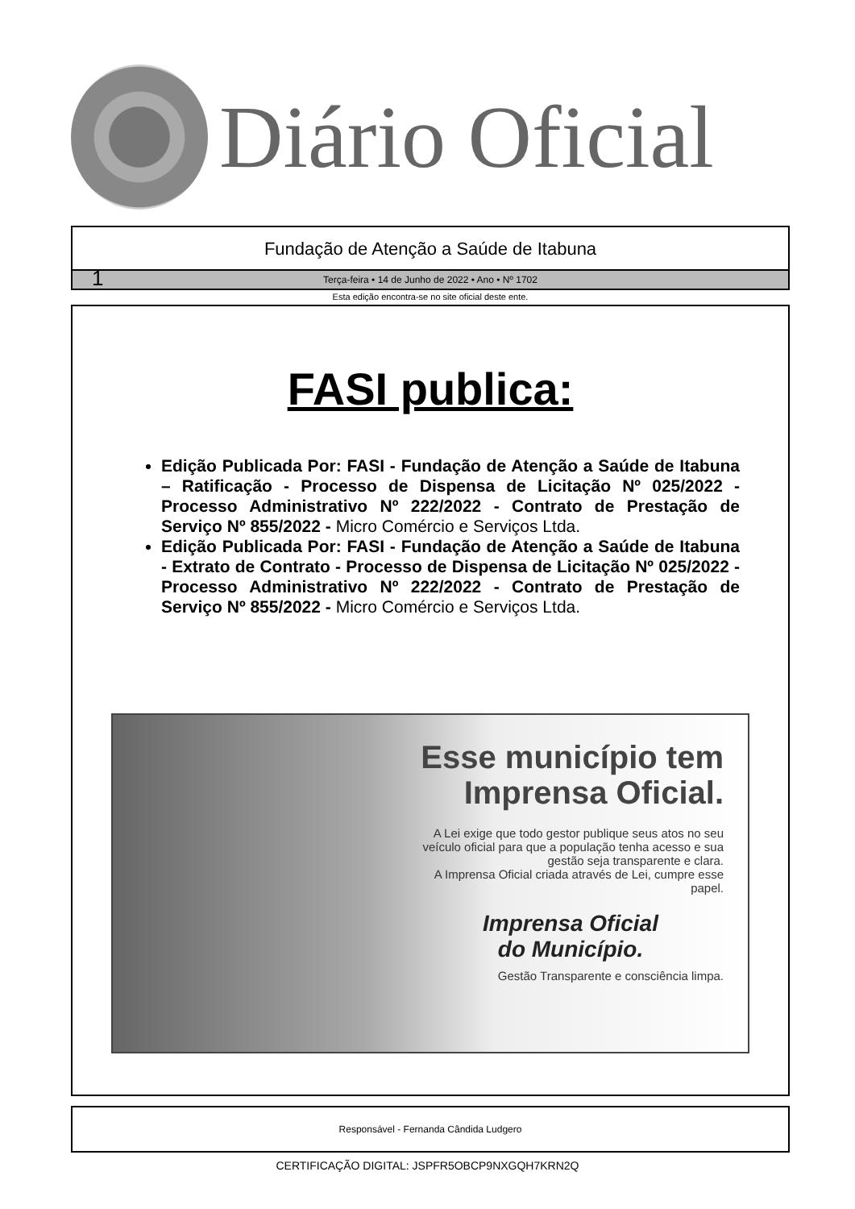Diário Oficial
Fundação de Atenção a Saúde de Itabuna
1 Terça-feira • 14 de Junho de 2022 • Ano • Nº 1702
Esta edição encontra-se no site oficial deste ente.
FASI publica:
Edição Publicada Por: FASI - Fundação de Atenção a Saúde de Itabuna – Ratificação - Processo de Dispensa de Licitação Nº 025/2022 - Processo Administrativo Nº 222/2022 - Contrato de Prestação de Serviço Nº 855/2022 - Micro Comércio e Serviços Ltda.
Edição Publicada Por: FASI - Fundação de Atenção a Saúde de Itabuna - Extrato de Contrato - Processo de Dispensa de Licitação Nº 025/2022 - Processo Administrativo Nº 222/2022 - Contrato de Prestação de Serviço Nº 855/2022 - Micro Comércio e Serviços Ltda.
Esse município tem Imprensa Oficial.
A Lei exige que todo gestor publique seus atos no seu veículo oficial para que a população tenha acesso e sua gestão seja transparente e clara.
A Imprensa Oficial criada através de Lei, cumpre esse papel.
Imprensa Oficial
do Município.
Gestão Transparente e consciência limpa.
Responsável - Fernanda Cândida Ludgero
CERTIFICAÇÃO DIGITAL: JSPFR5OBCP9NXGQH7KRN2Q